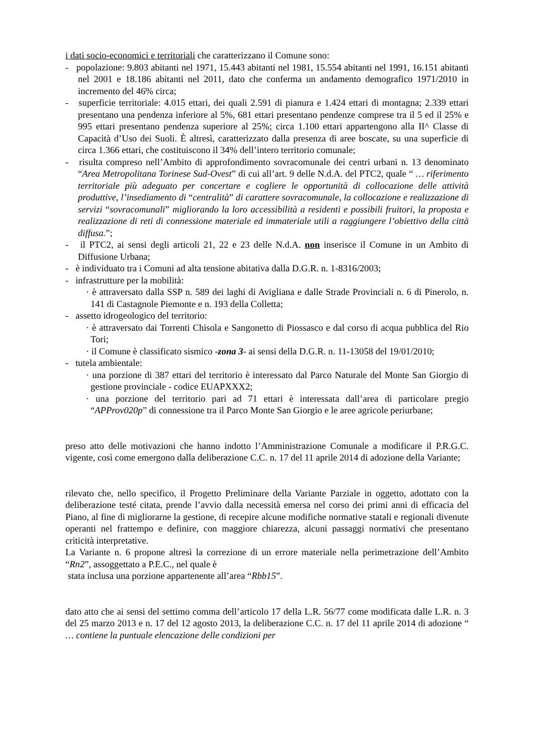i dati socio-economici e territoriali che caratterizzano il Comune sono:
- popolazione: 9.803 abitanti nel 1971, 15.443 abitanti nel 1981, 15.554 abitanti nel 1991, 16.151 abitanti nel 2001 e 18.186 abitanti nel 2011, dato che conferma un andamento demografico 1971/2010 in incremento del 46% circa;
- superficie territoriale: 4.015 ettari, dei quali 2.591 di pianura e 1.424 ettari di montagna; 2.339 ettari presentano una pendenza inferiore al 5%, 681 ettari presentano pendenze comprese tra il 5 ed il 25% e 995 ettari presentano pendenza superiore al 25%; circa 1.100 ettari appartengono alla II^ Classe di Capacità d’Uso dei Suoli. È altresì, caratterizzato dalla presenza di aree boscate, su una superficie di circa 1.366 ettari, che costituiscono il 34% dell’intero territorio comunale;
- risulta compreso nell’Ambito di approfondimento sovracomunale dei centri urbani n. 13 denominato “Area Metropolitana Torinese Sud-Ovest” di cui all’art. 9 delle N.d.A. del PTC2, quale “ … riferimento territoriale più adeguato per concertare e cogliere le opportunità di collocazione delle attività produttive, l’insediamento di “centralità” di carattere sovracomunale, la collocazione e realizzazione di servizi “sovracomunali” migliorando la loro accessibilità a residenti e possibili fruitori, la proposta e realizzazione di reti di connessione materiale ed immateriale utili a raggiungere l’obiettivo della città diffusa.”;
- il PTC2, ai sensi degli articoli 21, 22 e 23 delle N.d.A. non inserisce il Comune in un Ambito di Diffusione Urbana;
- è individuato tra i Comuni ad alta tensione abitativa dalla D.G.R. n. 1-8316/2003;
- infrastrutture per la mobilità:
· è attraversato dalla SSP n. 589 dei laghi di Avigliana e dalle Strade Provinciali n. 6 di Pinerolo, n. 141 di Castagnole Piemonte e n. 193 della Colletta;
- assetto idrogeologico del territorio:
· è attraversato dai Torrenti Chisola e Sangonetto di Piossasco e dal corso di acqua pubblica del Rio Tori;
· il Comune è classificato sismico -zona 3- ai sensi della D.G.R. n. 11-13058 del 19/01/2010;
- tutela ambientale:
· una porzione di 387 ettari del territorio è interessato dal Parco Naturale del Monte San Giorgio di gestione provinciale - codice EUAPXXX2;
· una porzione del territorio pari ad 71 ettari è interessata dall’area di particolare pregio “APProv020p” di connessione tra il Parco Monte San Giorgio e le aree agricole periurbane;
preso atto delle motivazioni che hanno indotto l’Amministrazione Comunale a modificare il P.R.G.C. vigente, così come emergono dalla deliberazione C.C. n. 17 del 11 aprile 2014 di adozione della Variante;
rilevato che, nello specifico, il Progetto Preliminare della Variante Parziale in oggetto, adottato con la deliberazione testé citata, prende l’avvio dalla necessità emersa nel corso dei primi anni di efficacia del Piano, al fine di migliorarne la gestione, di recepire alcune modifiche normative statali e regionali divenute operanti nel frattempo e definire, con maggiore chiarezza, alcuni passaggi normativi che presentano criticità interpretative.
La Variante n. 6 propone altresì la correzione di un errore materiale nella perimetrazione dell’Ambito “Rn2”, assoggettato a P.E.C., nel quale è
stata inclusa una porzione appartenente all’area “Rbb15”.
dato atto che ai sensi del settimo comma dell’articolo 17 della L.R. 56/77 come modificata dalle L.R. n. 3 del 25 marzo 2013 e n. 17 del 12 agosto 2013, la deliberazione C.C. n. 17 del 11 aprile 2014 di adozione “ … contiene la puntuale elencazione delle condizioni per